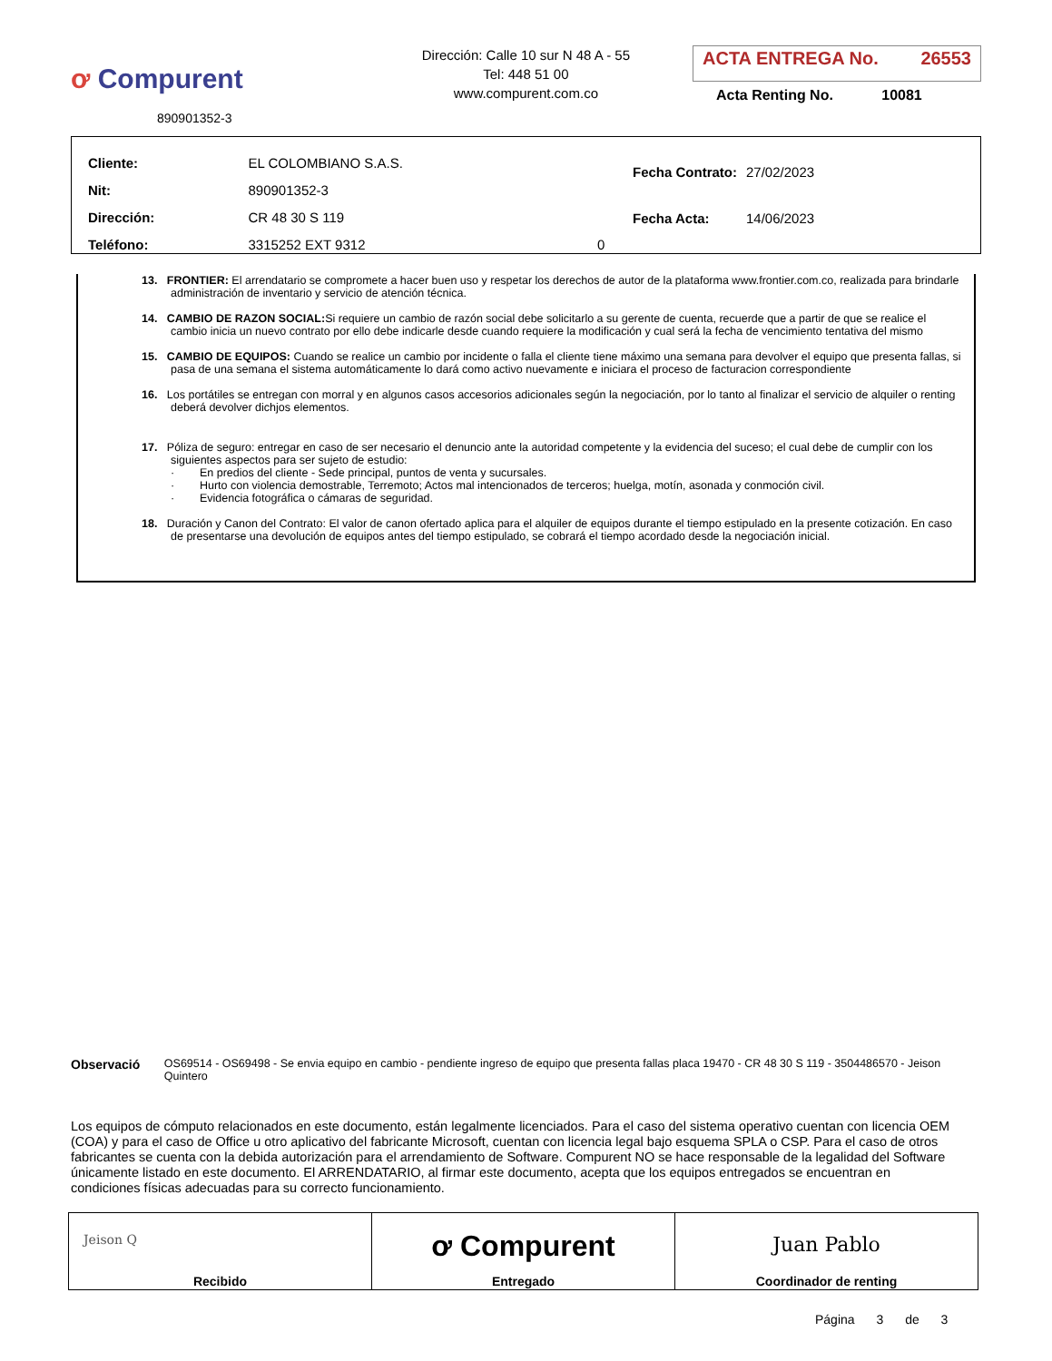ơ Compurent
890901352-3
Dirección: Calle 10 sur N 48 A - 55
Tel: 448 51 00
www.compurent.com.co
ACTA ENTREGA No. 26553
Acta Renting No. 10081
| Cliente: | EL COLOMBIANO S.A.S. | |
| Nit: | 890901352-3 | |
| Dirección: | CR 48 30 S 119 | |
| Teléfono: | 3315252 EXT 9312 | 0 |
| Fecha Contrato: | 27/02/2023 |
| Fecha Acta: | 14/06/2023 |
13. FRONTIER: El arrendatario se compromete a hacer buen uso y respetar los derechos de autor de la plataforma www.frontier.com.co, realizada para brindarle administración de inventario y servicio de atención técnica.
14. CAMBIO DE RAZON SOCIAL: Si requiere un cambio de razón social debe solicitarlo a su gerente de cuenta, recuerde que a partir de que se realice el cambio inicia un nuevo contrato por ello debe indicarle desde cuando requiere la modificación y cual será la fecha de vencimiento tentativa del mismo
15. CAMBIO DE EQUIPOS: Cuando se realice un cambio por incidente o falla el cliente tiene máximo una semana para devolver el equipo que presenta fallas, si pasa de una semana el sistema automáticamente lo dará como activo nuevamente e iniciara el proceso de facturacion correspondiente
16. Los portátiles se entregan con morral y en algunos casos accesorios adicionales según la negociación, por lo tanto al finalizar el servicio de alquiler o renting deberá devolver dichjos elementos.
17. Póliza de seguro: entregar en caso de ser necesario el denuncio ante la autoridad competente y la evidencia del suceso; el cual debe de cumplir con los siguientes aspectos para ser sujeto de estudio:
· En predios del cliente - Sede principal, puntos de venta y sucursales.
· Hurto con violencia demostrable, Terremoto; Actos mal intencionados de terceros; huelga, motín, asonada y conmoción civil.
· Evidencia fotográfica o cámaras de seguridad.
18. Duración y Canon del Contrato: El valor de canon ofertado aplica para el alquiler de equipos durante el tiempo estipulado en la presente cotización. En caso de presentarse una devolución de equipos antes del tiempo estipulado, se cobrará el tiempo acordado desde la negociación inicial.
Observació OS69514 - OS69498 - Se envia equipo en cambio - pendiente ingreso de equipo que presenta fallas placa 19470 - CR 48 30 S 119 - 3504486570 - Jeison Quintero
Los equipos de cómputo relacionados en este documento, están legalmente licenciados. Para el caso del sistema operativo cuentan con licencia OEM (COA) y para el caso de Office u otro aplicativo del fabricante Microsoft, cuentan con licencia legal bajo esquema SPLA o CSP. Para el caso de otros fabricantes se cuenta con la debida autorización para el arrendamiento de Software. Compurent NO se hace responsable de la legalidad del Software únicamente listado en este documento. El ARRENDATARIO, al firmar este documento, acepta que los equipos entregados se encuentran en condiciones físicas adecuadas para su correcto funcionamiento.
| Jeison Q Recibido | ơ Compurent Entregado | Juan Pablo Coordinador de renting |
Página 3 de 3